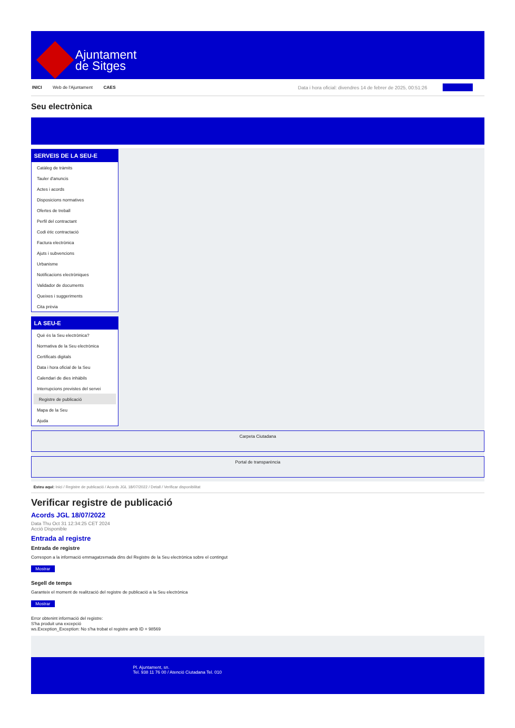Ajuntament
de Sitges
INICI Web de l'Ajuntament CAES Data i hora oficial: divendres 14 de febrer de 2025, 00:51:26
Seu electrònica
SERVEIS DE LA SEU-E
Catàleg de tràmits
Tauler d'anuncis
Actes i acords
Disposicions normatives
Ofertes de treball
Perfil del contractant
Codi ètic contractació
Factura electrònica
Ajuts i subvencions
Urbanisme
Notificacions electròniques
Validador de documents
Queixes i suggeriments
Cita prèvia
LA SEU-E
Què és la Seu electrònica?
Normativa de la Seu electrònica
Certificats digitals
Data i hora oficial de la Seu
Calendari de dies inhàbils
Interrupcions previstes del servei
Registre de publicació
Mapa de la Seu
Ajuda
Carpeta Ciutadana
Portal de transparència
Esteu aquí: Inici / Registre de publicació / Acords JGL 18/07/2022 / Detall / Verificar disponibilitat
Verificar registre de publicació
Acords JGL 18/07/2022
Data Thu Oct 31 12:34:25 CET 2024
Acció Disponible
Entrada al registre
Entrada de registre
Correspon a la informació emmagatzemada dins del Registre de la Seu electrònica sobre el contingut
Mostrar
Segell de temps
Garanteix el moment de realització del registre de publicació a la Seu electrònica
Mostrar
Error obtenint informació del registre:
S'ha produit una excepció
ws.Exception_Exception: No s'ha trobat el registre amb ID = 98569
Pl. Ajuntament, sn.
Tel. 938 11 76 00 / Atenció Ciutadana Tel. 010